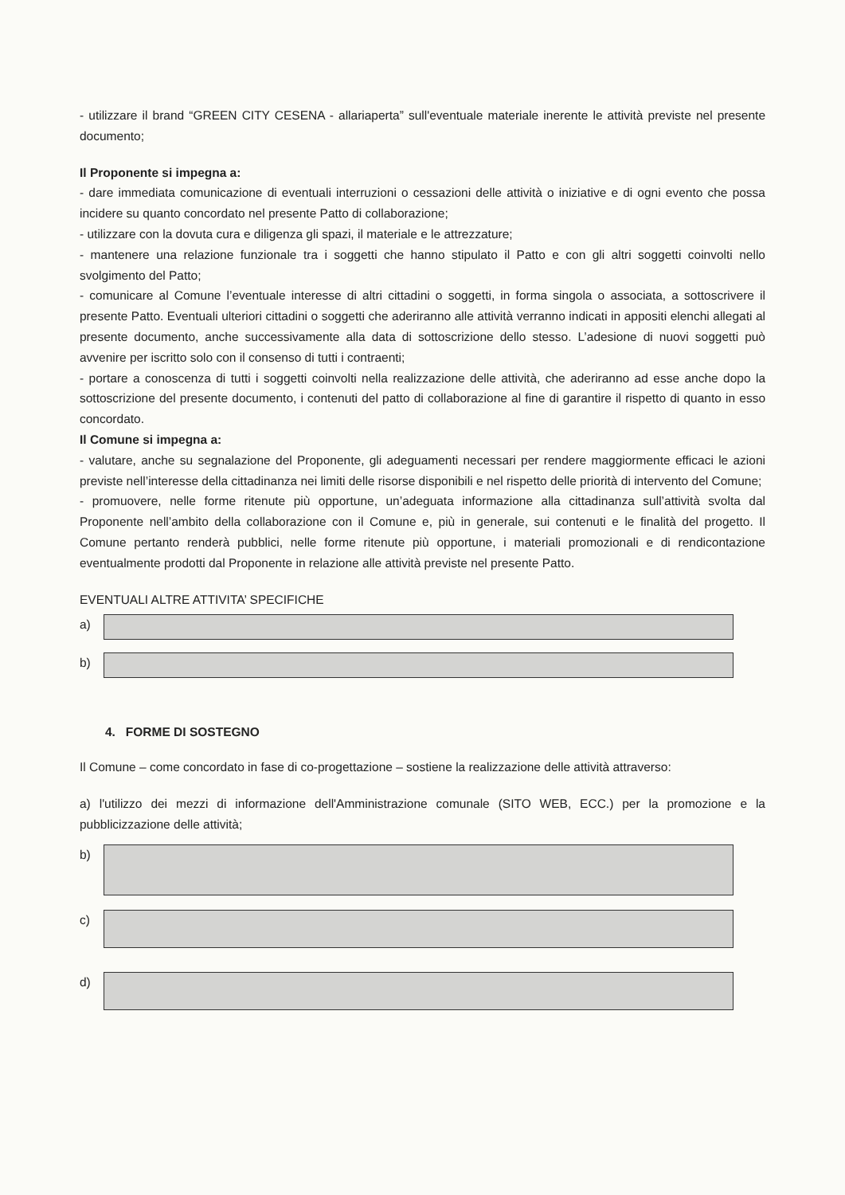- utilizzare il brand “GREEN CITY CESENA - allariaperta” sull'eventuale materiale inerente le attività previste nel presente documento;
Il Proponente si impegna a:
- dare immediata comunicazione di eventuali interruzioni o cessazioni delle attività o iniziative e di ogni evento che possa incidere su quanto concordato nel presente Patto di collaborazione;
- utilizzare con la dovuta cura e diligenza gli spazi, il materiale e le attrezzature;
- mantenere una relazione funzionale tra i soggetti che hanno stipulato il Patto e con gli altri soggetti coinvolti nello svolgimento del Patto;
- comunicare al Comune l’eventuale interesse di altri cittadini o soggetti, in forma singola o associata, a sottoscrivere il presente Patto. Eventuali ulteriori cittadini o soggetti che aderiranno alle attività verranno indicati in appositi elenchi allegati al presente documento, anche successivamente alla data di sottoscrizione dello stesso. L’adesione di nuovi soggetti può avvenire per iscritto solo con il consenso di tutti i contraenti;
- portare a conoscenza di tutti i soggetti coinvolti nella realizzazione delle attività, che aderiranno ad esse anche dopo la sottoscrizione del presente documento, i contenuti del patto di collaborazione al fine di garantire il rispetto di quanto in esso concordato.
Il Comune si impegna a:
- valutare, anche su segnalazione del Proponente, gli adeguamenti necessari per rendere maggiormente efficaci le azioni previste nell’interesse della cittadinanza nei limiti delle risorse disponibili e nel rispetto delle priorità di intervento del Comune;
- promuovere, nelle forme ritenute più opportune, un’adeguata informazione alla cittadinanza sull’attività svolta dal Proponente nell’ambito della collaborazione con il Comune e, più in generale, sui contenuti e le finalità del progetto. Il Comune pertanto renderà pubblici, nelle forme ritenute più opportune, i materiali promozionali e di rendicontazione eventualmente prodotti dal Proponente in relazione alle attività previste nel presente Patto.
EVENTUALI ALTRE ATTIVITA’ SPECIFICHE
a)
b)
4. FORME DI SOSTEGNO
Il Comune – come concordato in fase di co-progettazione – sostiene la realizzazione delle attività attraverso:
a) l'utilizzo dei mezzi di informazione dell'Amministrazione comunale (SITO WEB, ECC.) per la promozione e la pubblicizzazione delle attività;
b)
c)
d)